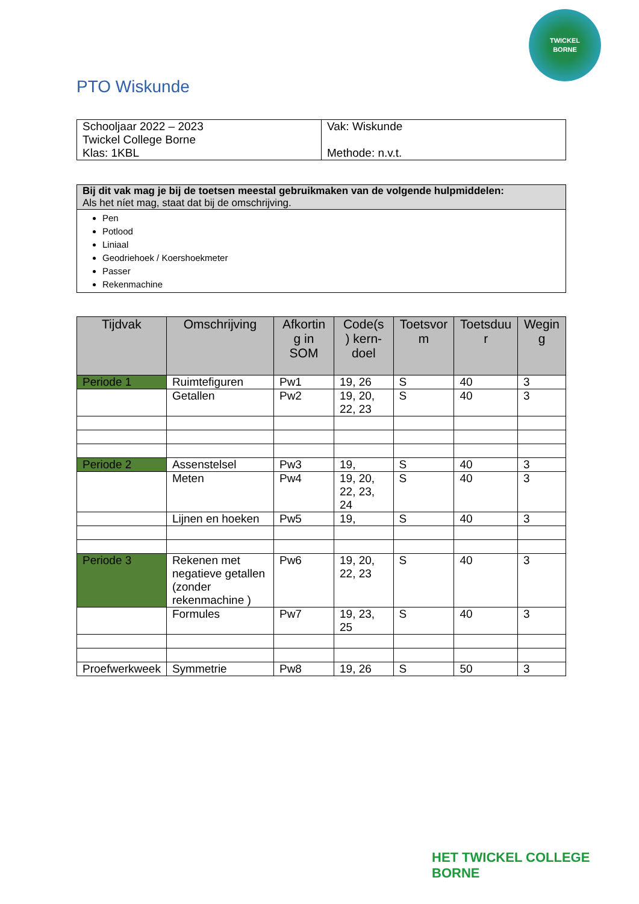TWICKEL
BORNE
PTO Wiskunde
| Schooljaar 2022 – 2023 Twickel College Borne Klas: 1KBL | Vak: Wiskunde Methode: n.v.t. |
| Bij dit vak mag je bij de toetsen meestal gebruikmaken van de volgende hulpmiddelen: Als het níet mag, staat dat bij de omschrijving. |
| Pen Potlood Liniaal Geodriehoek / Koershoekmeter Passer Rekenmachine |
| Tijdvak | Omschrijving | Afkortin g in SOM | Code(s ) kern- doel | Toetsvor m | Toetsduu r | Wegin g |
| --- | --- | --- | --- | --- | --- | --- |
| Periode 1 | Ruimtefiguren | Pw1 | 19, 26 | S | 40 | 3 |
| | Getallen | Pw2 | 19, 20, 22, 23 | S | 40 | 3 |
| Periode 2 | Assenstelsel | Pw3 | 19, | S | 40 | 3 |
| | Meten | Pw4 | 19, 20, 22, 23, 24 | S | 40 | 3 |
| | Lijnen en hoeken | Pw5 | 19, | S | 40 | 3 |
| Periode 3 | Rekenen met negatieve getallen (zonder rekenmachine ) | Pw6 | 19, 20, 22, 23 | S | 40 | 3 |
| | Formules | Pw7 | 19, 23, 25 | S | 40 | 3 |
| Proefwerkweek | Symmetrie | Pw8 | 19, 26 | S | 50 | 3 |
HET TWICKEL COLLEGE
BORNE